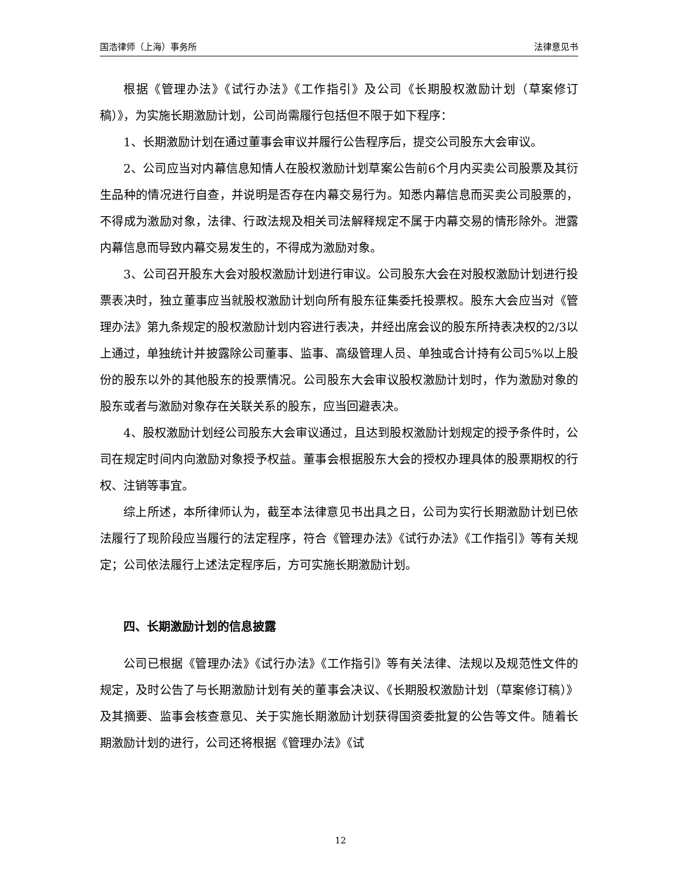国浩律师（上海）事务所 法律意见书
根据《管理办法》《试行办法》《工作指引》及公司《长期股权激励计划（草案修订稿）》，为实施长期激励计划，公司尚需履行包括但不限于如下程序：
1、长期激励计划在通过董事会审议并履行公告程序后，提交公司股东大会审议。
2、公司应当对内幕信息知情人在股权激励计划草案公告前6个月内买卖公司股票及其衍生品种的情况进行自查，并说明是否存在内幕交易行为。知悉内幕信息而买卖公司股票的，不得成为激励对象，法律、行政法规及相关司法解释规定不属于内幕交易的情形除外。泄露内幕信息而导致内幕交易发生的，不得成为激励对象。
3、公司召开股东大会对股权激励计划进行审议。公司股东大会在对股权激励计划进行投票表决时，独立董事应当就股权激励计划向所有股东征集委托投票权。股东大会应当对《管理办法》第九条规定的股权激励计划内容进行表决，并经出席会议的股东所持表决权的2/3以上通过，单独统计并披露除公司董事、监事、高级管理人员、单独或合计持有公司5%以上股份的股东以外的其他股东的投票情况。公司股东大会审议股权激励计划时，作为激励对象的股东或者与激励对象存在关联关系的股东，应当回避表决。
4、股权激励计划经公司股东大会审议通过，且达到股权激励计划规定的授予条件时，公司在规定时间内向激励对象授予权益。董事会根据股东大会的授权办理具体的股票期权的行权、注销等事宜。
综上所述，本所律师认为，截至本法律意见书出具之日，公司为实行长期激励计划已依法履行了现阶段应当履行的法定程序，符合《管理办法》《试行办法》《工作指引》等有关规定；公司依法履行上述法定程序后，方可实施长期激励计划。
四、长期激励计划的信息披露
公司已根据《管理办法》《试行办法》《工作指引》等有关法律、法规以及规范性文件的规定，及时公告了与长期激励计划有关的董事会决议、《长期股权激励计划（草案修订稿）》及其摘要、监事会核查意见、关于实施长期激励计划获得国资委批复的公告等文件。随着长期激励计划的进行，公司还将根据《管理办法》《试
12